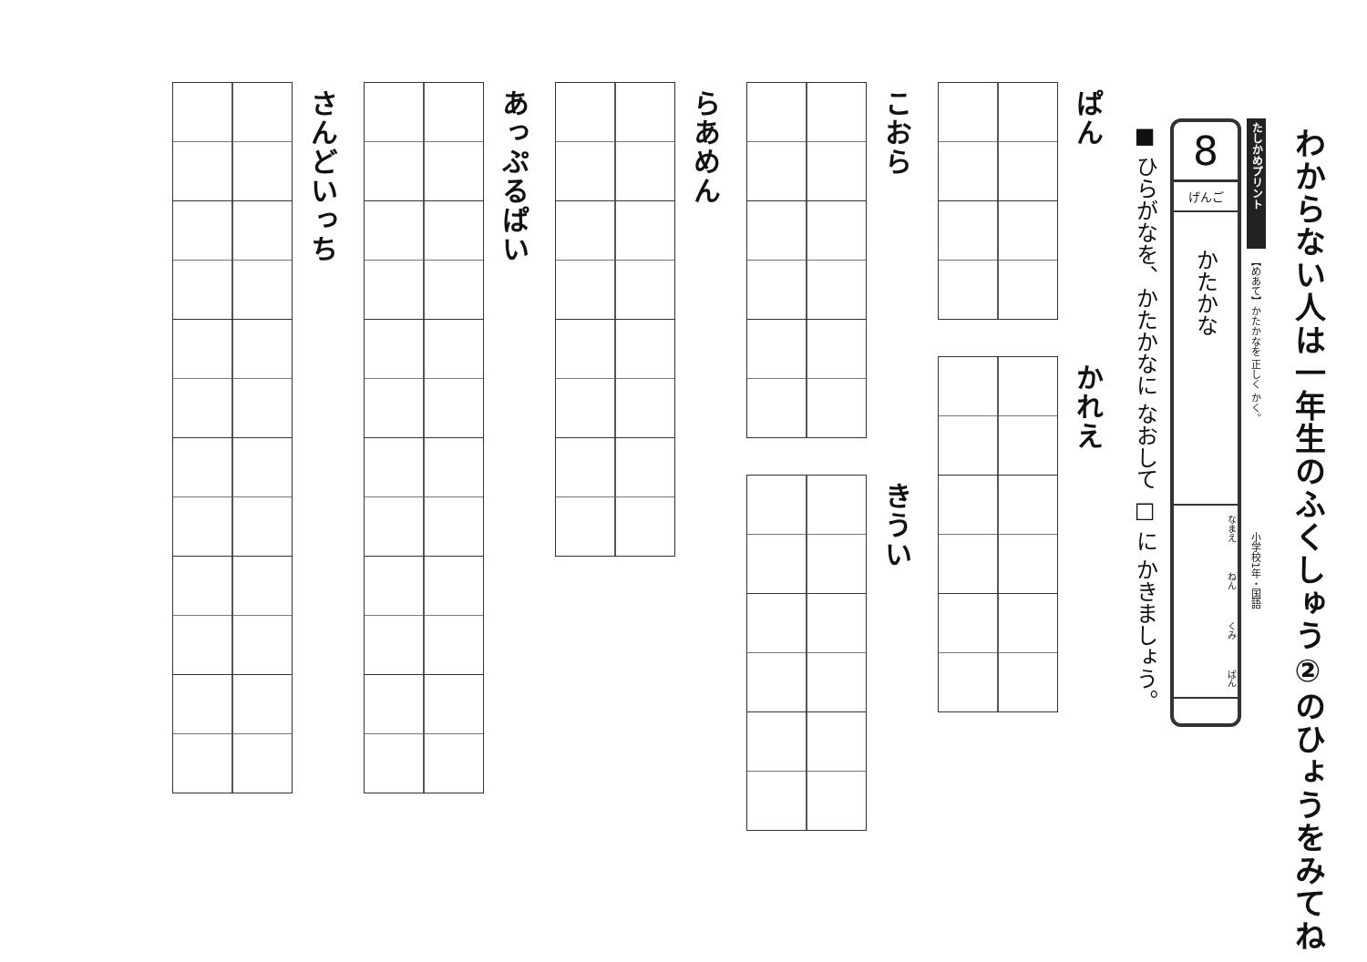わからない人は一年生のふくしゅう②のひょうをみてね
たしかめプリント
【めあて】かたかなを 正しく かく。
小学校1年・国語
8
げんご
かたかな
なまえ ねん くみ ばん
■ ひらがなを、かたかなに なおして □ に かきましょう。
ぱん
かれえ
こおら
きうい
らあめん
あっぷるぱい
さんどいっち